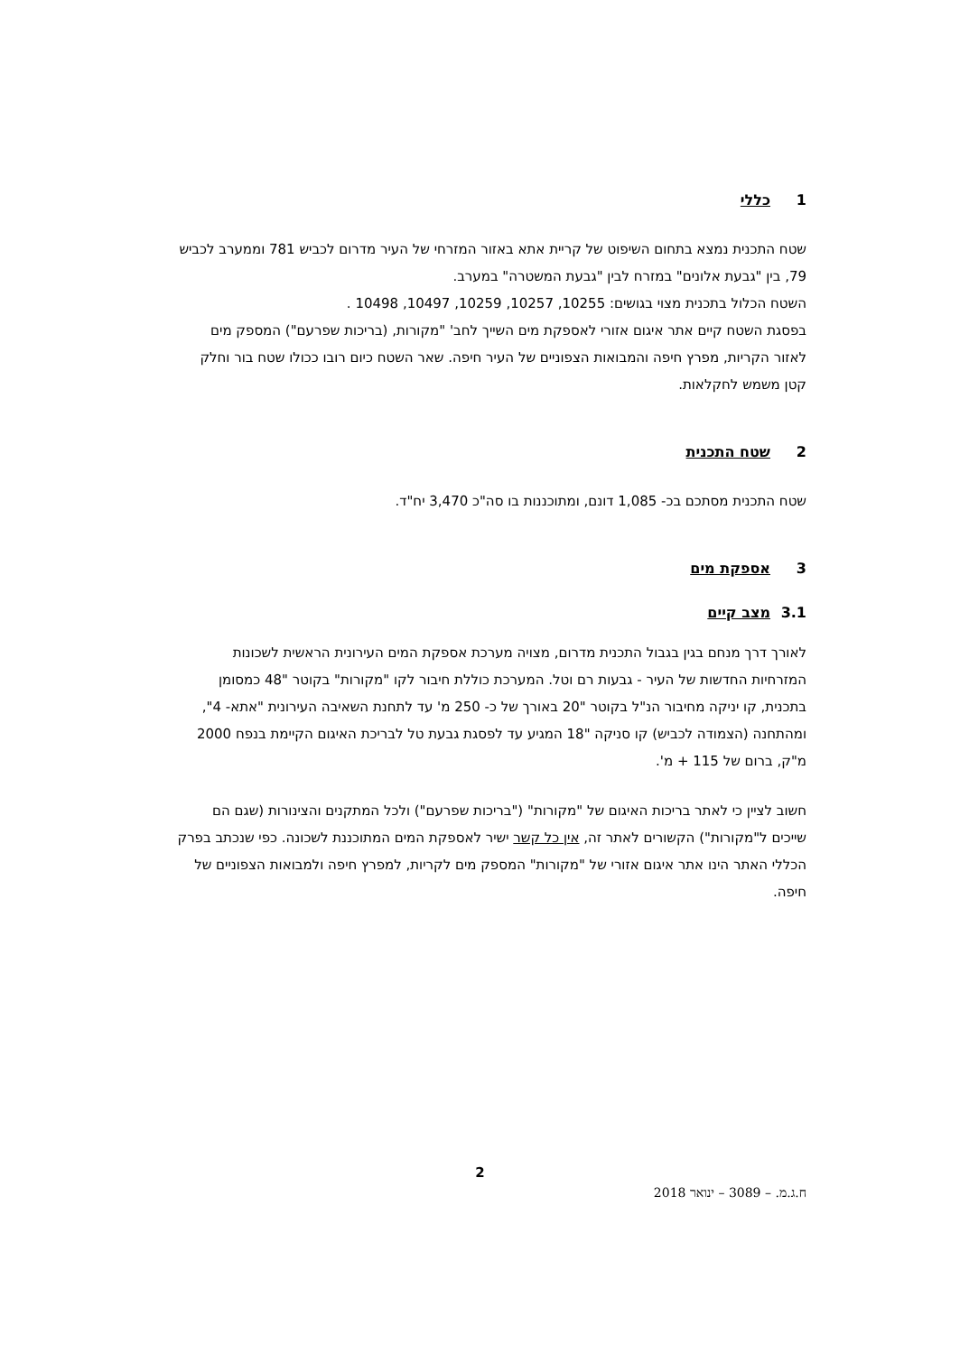1 כללי
שטח התכנית נמצא בתחום השיפוט של קריית אתא באזור המזרחי של העיר מדרום לכביש 781 וממערב לכביש 79, בין "גבעת אלונים" במזרח לבין "גבעת המשטרה" במערב.
השטח הכלול בתכנית מצוי בגושים: 10255, 10257, 10259, 10497, 10498 .
בפסגת השטח קיים אתר איגום אזורי לאספקת מים השייך לחב' "מקורות, (בריכות שפרעם") המספק מים לאזור הקריות, מפרץ חיפה והמבואות הצפוניים של העיר חיפה. שאר השטח כיום רובו ככולו שטח בור וחלק קטן משמש לחקלאות.
2 שטח התכנית
שטח התכנית מסתכם בכ- 1,085 דונם, ומתוכננות בו סה"כ 3,470 יח"ד.
3 אספקת מים
3.1 מצב קיים
לאורך דרך מנחם בגין בגבול התכנית מדרום, מצויה מערכת אספקת המים העירונית הראשית לשכונות המזרחיות החדשות של העיר - גבעות רם וטל. המערכת כוללת חיבור לקו "מקורות" בקוטר "48 כמסומן בתכנית, קו יניקה מחיבור הנ"ל בקוטר "20 באורך של כ- 250 מ' עד לתחנת השאיבה העירונית "אתא- 4", ומהתחנה (הצמודה לכביש) קו סניקה "18 המגיע עד לפסגת גבעת טל לבריכת האיגום הקיימת בנפח 2000 מ"ק, ברום של 115 + מ'.
חשוב לציין כי לאתר בריכות האיגום של "מקורות" ("בריכות שפרעם") ולכל המתקנים והצינורות (שגם הם שייכים ל"מקורות") הקשורים לאתר זה, אין כל קשר ישיר לאספקת המים המתוכננת לשכונה. כפי שנכתב בפרק הכללי האתר הינו אתר איגום אזורי של "מקורות" המספק מים לקריות, למפרץ חיפה ולמבואות הצפוניים של חיפה.
2
ח.ג.מ. – 3089 – ינואר 2018